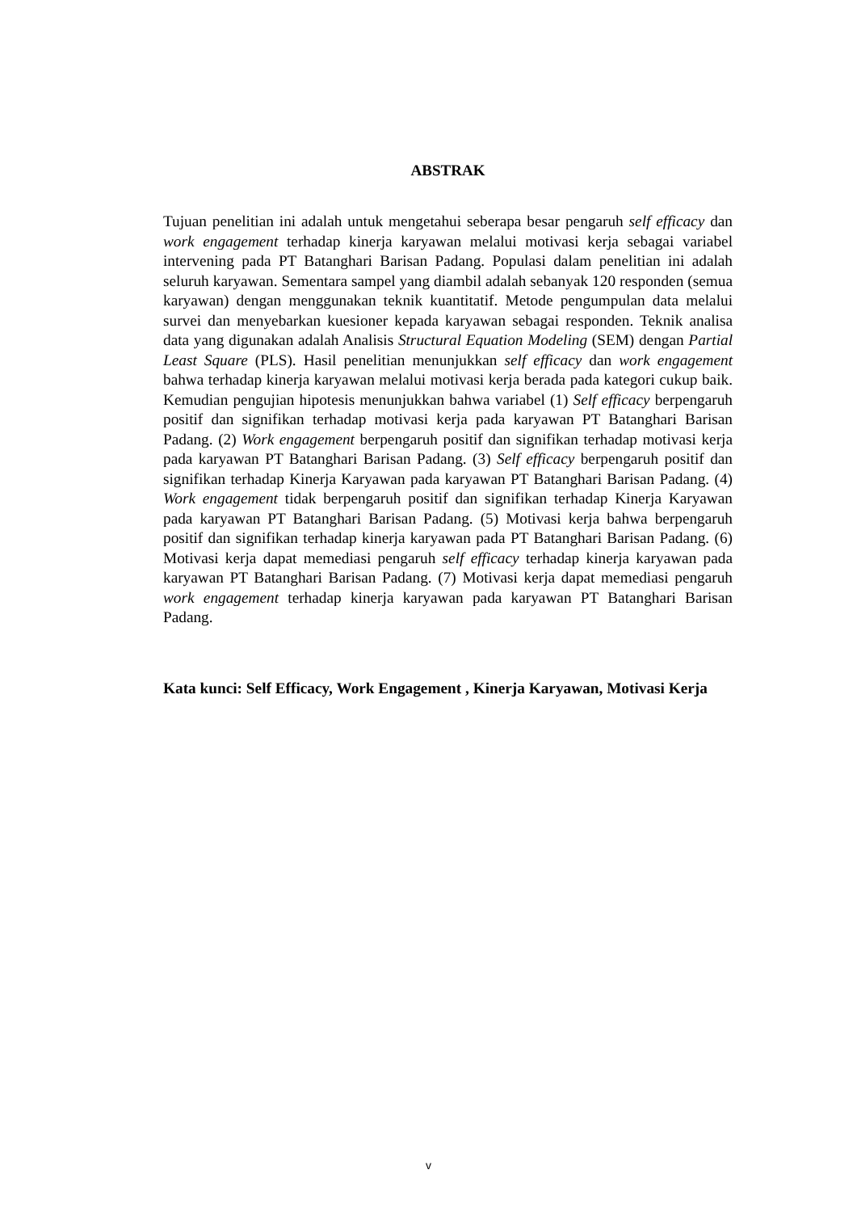ABSTRAK
Tujuan penelitian ini adalah untuk mengetahui seberapa besar pengaruh self efficacy dan work engagement terhadap kinerja karyawan melalui motivasi kerja sebagai variabel intervening pada PT Batanghari Barisan Padang. Populasi dalam penelitian ini adalah seluruh karyawan. Sementara sampel yang diambil adalah sebanyak 120 responden (semua karyawan) dengan menggunakan teknik kuantitatif. Metode pengumpulan data melalui survei dan menyebarkan kuesioner kepada karyawan sebagai responden. Teknik analisa data yang digunakan adalah Analisis Structural Equation Modeling (SEM) dengan Partial Least Square (PLS). Hasil penelitian menunjukkan self efficacy dan work engagement bahwa terhadap kinerja karyawan melalui motivasi kerja berada pada kategori cukup baik. Kemudian pengujian hipotesis menunjukkan bahwa variabel (1) Self efficacy berpengaruh positif dan signifikan terhadap motivasi kerja pada karyawan PT Batanghari Barisan Padang. (2) Work engagement berpengaruh positif dan signifikan terhadap motivasi kerja pada karyawan PT Batanghari Barisan Padang. (3) Self efficacy berpengaruh positif dan signifikan terhadap Kinerja Karyawan pada karyawan PT Batanghari Barisan Padang. (4) Work engagement tidak berpengaruh positif dan signifikan terhadap Kinerja Karyawan pada karyawan PT Batanghari Barisan Padang. (5) Motivasi kerja bahwa berpengaruh positif dan signifikan terhadap kinerja karyawan pada PT Batanghari Barisan Padang. (6) Motivasi kerja dapat memediasi pengaruh self efficacy terhadap kinerja karyawan pada karyawan PT Batanghari Barisan Padang. (7) Motivasi kerja dapat memediasi pengaruh work engagement terhadap kinerja karyawan pada karyawan PT Batanghari Barisan Padang.
Kata kunci: Self Efficacy, Work Engagement , Kinerja Karyawan, Motivasi Kerja
v